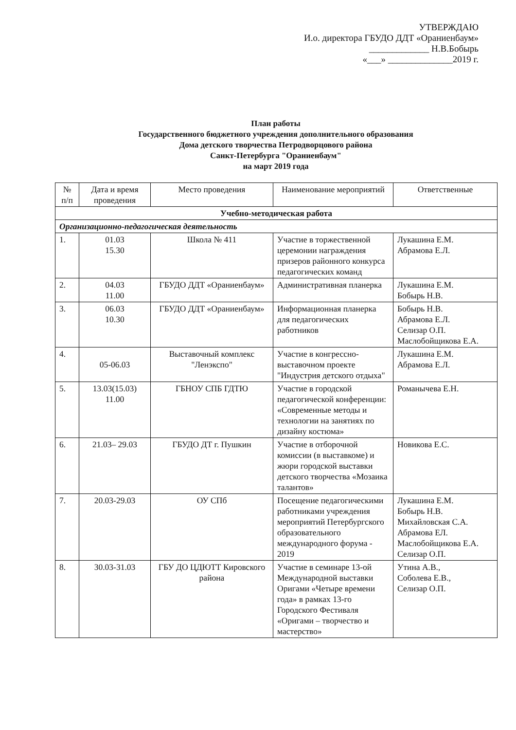УТВЕРЖДАЮ
И.о. директора ГБУДО ДДТ «Ораниенбаум»
_____________ Н.В.Бобырь
«___» ______________2019 г.
План работы
Государственного бюджетного учреждения дополнительного образования
Дома детского творчества Петродворцового района
Санкт-Петербурга "Ораниенбаум"
на март 2019 года
| № п/п | Дата и время проведения | Место проведения | Наименование мероприятий | Ответственные |
| --- | --- | --- | --- | --- |
| Учебно-методическая работа | | | | |
| Организационно-педагогическая деятельность | | | | |
| 1. | 01.03 15.30 | Школа № 411 | Участие в торжественной церемонии награждения призеров районного конкурса педагогических команд | Лукашина Е.М. Абрамова Е.Л. |
| 2. | 04.03 11.00 | ГБУДО ДДТ «Ораниенбаум» | Административная планерка | Лукашина Е.М. Бобырь Н.В. |
| 3. | 06.03 10.30 | ГБУДО ДДТ «Ораниенбаум» | Информационная планерка для педагогических работников | Бобырь Н.В. Абрамова Е.Л. Селизар О.П. Маслобойщикова Е.А. |
| 4. | 05-06.03 | Выставочный комплекс "Ленэкспо" | Участие в конгрессно-выставочном проекте "Индустрия детского отдыха" | Лукашина Е.М. Абрамова Е.Л. |
| 5. | 13.03(15.03) 11.00 | ГБНОУ СПБ ГДТЮ | Участие в городской педагогической конференции: «Современные методы и технологии на занятиях по дизайну костюма» | Романычева Е.Н. |
| 6. | 21.03– 29.03 | ГБУДО ДТ г. Пушкин | Участие в отборочной комиссии (в выставкоме) и жюри городской выставки детского творчества «Мозаика талантов» | Новикова Е.С. |
| 7. | 20.03-29.03 | ОУ СПб | Посещение педагогическими работниками учреждения мероприятий Петербургского образовательного международного форума - 2019 | Лукашина Е.М. Бобырь Н.В. Михайловская С.А. Абрамова ЕЛ. Маслобойщикова Е.А. Селизар О.П. |
| 8. | 30.03-31.03 | ГБУ ДО ЦДЮТТ Кировского района | Участие в семинаре 13-ой Международной выставки Оригами «Четыре времени года» в рамках 13-го Городского Фестиваля «Оригами – творчество и мастерство» | Утина А.В., Соболева Е.В., Селизар О.П. |